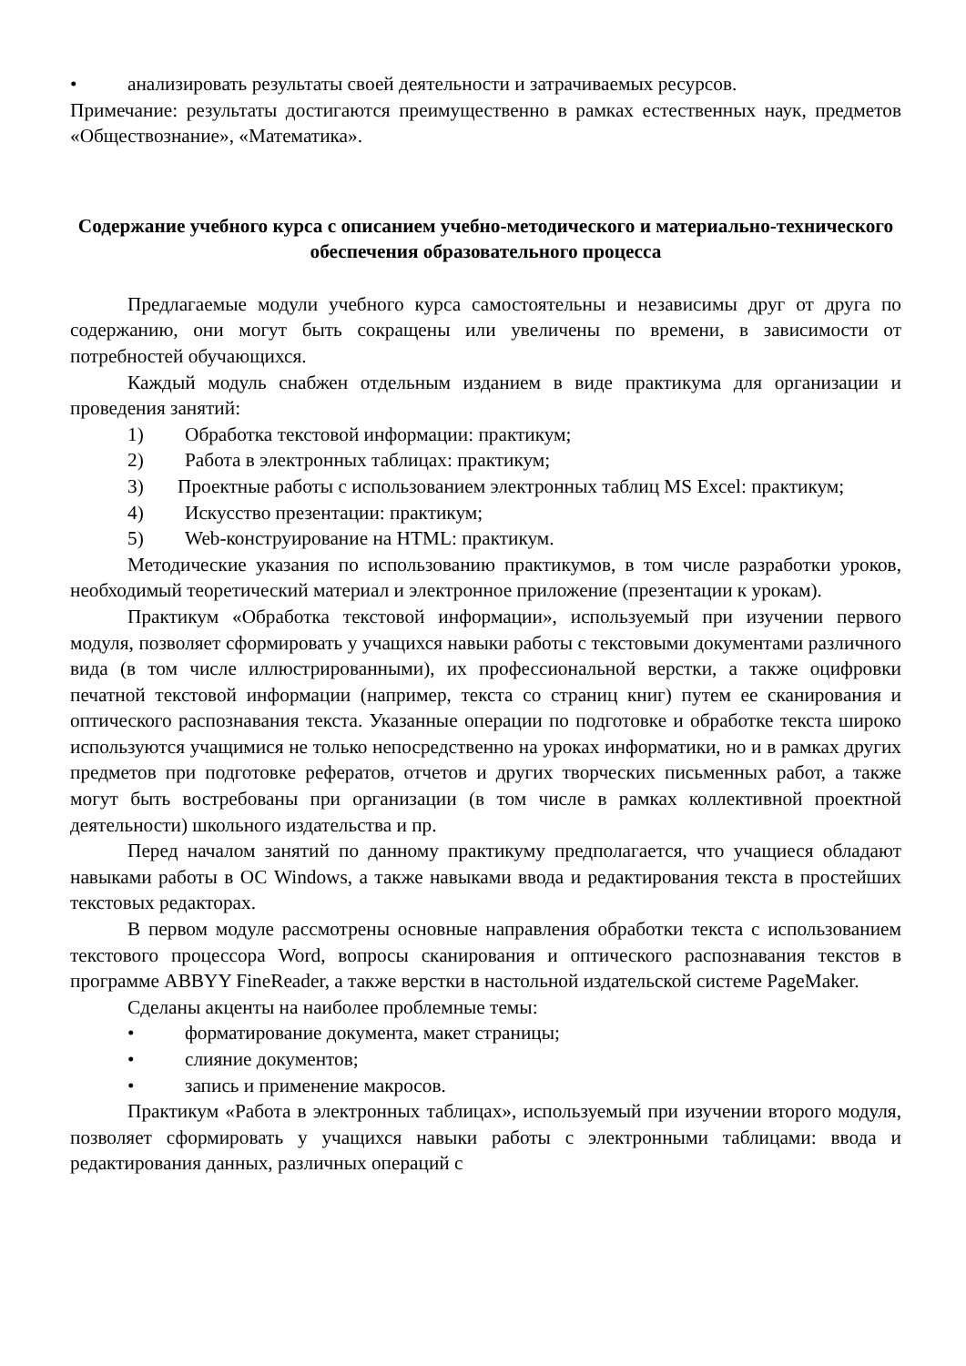• анализировать результаты своей деятельности и затрачиваемых ресурсов.
Примечание: результаты достигаются преимущественно в рамках естественных наук, предметов «Обществознание», «Математика».
Содержание учебного курса с описанием учебно-методического и материально-технического обеспечения образовательного процесса
Предлагаемые модули учебного курса самостоятельны и независимы друг от друга по содержанию, они могут быть сокращены или увеличены по времени, в зависимости от потребностей обучающихся.
Каждый модуль снабжен отдельным изданием в виде практикума для организации и проведения занятий:
1) Обработка текстовой информации: практикум;
2) Работа в электронных таблицах: практикум;
3) Проектные работы с использованием электронных таблиц MS Excel: практикум;
4) Искусство презентации: практикум;
5) Web-конструирование на HTML: практикум.
Методические указания по использованию практикумов, в том числе разработки уроков, необходимый теоретический материал и электронное приложение (презентации к урокам).
Практикум «Обработка текстовой информации», используемый при изучении первого модуля, позволяет сформировать у учащихся навыки работы с текстовыми документами различного вида (в том числе иллюстрированными), их профессиональной верстки, а также оцифровки печатной текстовой информации (например, текста со страниц книг) путем ее сканирования и оптического распознавания текста. Указанные операции по подготовке и обработке текста широко используются учащимися не только непосредственно на уроках информатики, но и в рамках других предметов при подготовке рефератов, отчетов и других творческих письменных работ, а также могут быть востребованы при организации (в том числе в рамках коллективной проектной деятельности) школьного издательства и пр.
Перед началом занятий по данному практикуму предполагается, что учащиеся обладают навыками работы в ОС Windows, а также навыками ввода и редактирования текста в простейших текстовых редакторах.
В первом модуле рассмотрены основные направления обработки текста с использованием текстового процессора Word, вопросы сканирования и оптического распознавания текстов в программе ABBYY FineReader, а также верстки в настольной издательской системе PageMaker.
Сделаны акценты на наиболее проблемные темы:
• форматирование документа, макет страницы;
• слияние документов;
• запись и применение макросов.
Практикум «Работа в электронных таблицах», используемый при изучении второго модуля, позволяет сформировать у учащихся навыки работы с электронными таблицами: ввода и редактирования данных, различных операций с